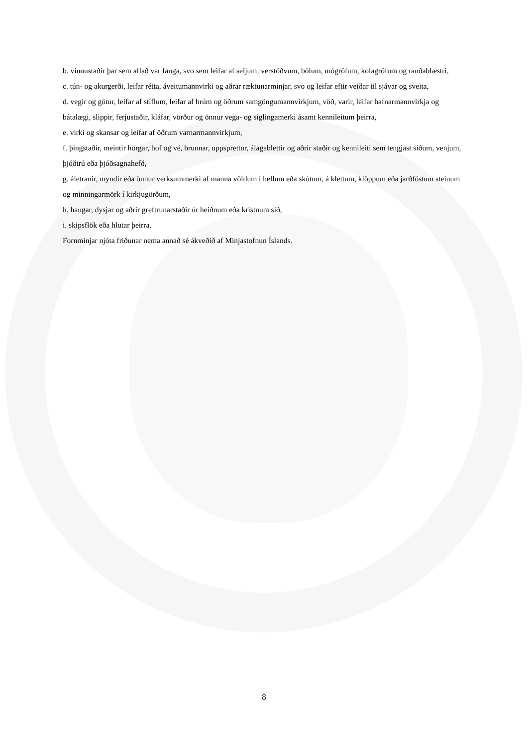b. vinnustaðir þar sem aflað var fanga, svo sem leifar af seljum, verstöðvum, bólum, mógröfum, kolagröfum og rauðablæstri,
c. tún- og akurgerði, leifar rétta, áveitumannvirki og aðrar ræktunarminjar, svo og leifar eftir veiðar til sjávar og sveita,
d. vegir og götur, leifar af stíflum, leifar af brúm og öðrum samgöngumannvirkjum, vöð, varir, leifar hafnarmannvirkja og bátalægi, slippir, ferjustaðir, kláfar, vörður og önnur vega- og siglingamerki ásamt kennileitum þeirra,
e. virki og skansar og leifar af öðrum varnarmannvirkjum,
f. þingstaðir, meintir hörgar, hof og vé, brunnar, uppsprettur, álagablettir og aðrir staðir og kennileiti sem tengjast siðum, venjum, þjóðtrú eða þjóðsagnahefð,
g. áletranir, myndir eða önnur verksummerki af manna völdum í hellum eða skútum, á klettum, klöppum eða jarðföstum steinum og minningarmörk í kirkjugörðum,
h. haugar, dysjar og aðrir greftrunarstaðir úr heiðnum eða kristnum sið,
i. skipsflök eða hlutar þeirra.
Fornminjar njóta friðunar nema annað sé ákveðið af Minjastofnun Íslands.
8